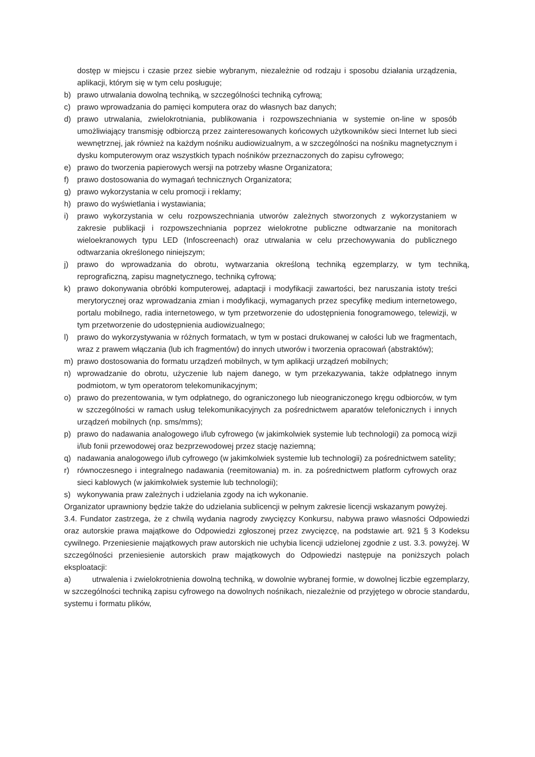dostęp w miejscu i czasie przez siebie wybranym, niezależnie od rodzaju i sposobu działania urządzenia, aplikacji, którym się w tym celu posługuje;
b) prawo utrwalania dowolną techniką, w szczególności techniką cyfrową;
c) prawo wprowadzania do pamięci komputera oraz do własnych baz danych;
d) prawo utrwalania, zwielokrotniania, publikowania i rozpowszechniania w systemie on-line w sposób umożliwiający transmisję odbiorczą przez zainteresowanych końcowych użytkowników sieci Internet lub sieci wewnętrznej, jak również na każdym nośniku audiowizualnym, a w szczególności na nośniku magnetycznym i dysku komputerowym oraz wszystkich typach nośników przeznaczonych do zapisu cyfrowego;
e) prawo do tworzenia papierowych wersji na potrzeby własne Organizatora;
f) prawo dostosowania do wymagań technicznych Organizatora;
g) prawo wykorzystania w celu promocji i reklamy;
h) prawo do wyświetlania i wystawiania;
i) prawo wykorzystania w celu rozpowszechniania utworów zależnych stworzonych z wykorzystaniem w zakresie publikacji i rozpowszechniania poprzez wielokrotne publiczne odtwarzanie na monitorach wieloekranowych typu LED (Infoscreenach) oraz utrwalania w celu przechowywania do publicznego odtwarzania określonego niniejszym;
j) prawo do wprowadzania do obrotu, wytwarzania określoną techniką egzemplarzy, w tym techniką, reprograficzną, zapisu magnetycznego, techniką cyfrową;
k) prawo dokonywania obróbki komputerowej, adaptacji i modyfikacji zawartości, bez naruszania istoty treści merytorycznej oraz wprowadzania zmian i modyfikacji, wymaganych przez specyfikę medium internetowego, portalu mobilnego, radia internetowego, w tym przetworzenie do udostępnienia fonogramowego, telewizji, w tym przetworzenie do udostępnienia audiowizualnego;
l) prawo do wykorzystywania w różnych formatach, w tym w postaci drukowanej w całości lub we fragmentach, wraz z prawem włączania (lub ich fragmentów) do innych utworów i tworzenia opracowań (abstraktów);
m) prawo dostosowania do formatu urządzeń mobilnych, w tym aplikacji urządzeń mobilnych;
n) wprowadzanie do obrotu, użyczenie lub najem danego, w tym przekazywania, także odpłatnego innym podmiotom, w tym operatorom telekomunikacyjnym;
o) prawo do prezentowania, w tym odpłatnego, do ograniczonego lub nieograniczonego kręgu odbiorców, w tym w szczególności w ramach usług telekomunikacyjnych za pośrednictwem aparatów telefonicznych i innych urządzeń mobilnych (np. sms/mms);
p) prawo do nadawania analogowego i/lub cyfrowego (w jakimkolwiek systemie lub technologii) za pomocą wizji i/lub fonii przewodowej oraz bezprzewodowej przez stację naziemną;
q) nadawania analogowego i/lub cyfrowego (w jakimkolwiek systemie lub technologii) za pośrednictwem satelity;
r) równoczesnego i integralnego nadawania (reemitowania) m. in. za pośrednictwem platform cyfrowych oraz sieci kablowych (w jakimkolwiek systemie lub technologii);
s) wykonywania praw zależnych i udzielania zgody na ich wykonanie.
Organizator uprawniony będzie także do udzielania sublicencji w pełnym zakresie licencji wskazanym powyżej.
3.4. Fundator zastrzega, że z chwilą wydania nagrody zwycięzcy Konkursu, nabywa prawo własności Odpowiedzi oraz autorskie prawa majątkowe do Odpowiedzi zgłoszonej przez zwycięzcę, na podstawie art. 921 § 3 Kodeksu cywilnego. Przeniesienie majątkowych praw autorskich nie uchybia licencji udzielonej zgodnie z ust. 3.3. powyżej. W szczególności przeniesienie autorskich praw majątkowych do Odpowiedzi następuje na poniższych polach eksploatacji:
a) utrwalenia i zwielokrotnienia dowolną techniką, w dowolnie wybranej formie, w dowolnej liczbie egzemplarzy, w szczególności techniką zapisu cyfrowego na dowolnych nośnikach, niezależnie od przyjętego w obrocie standardu, systemu i formatu plików,